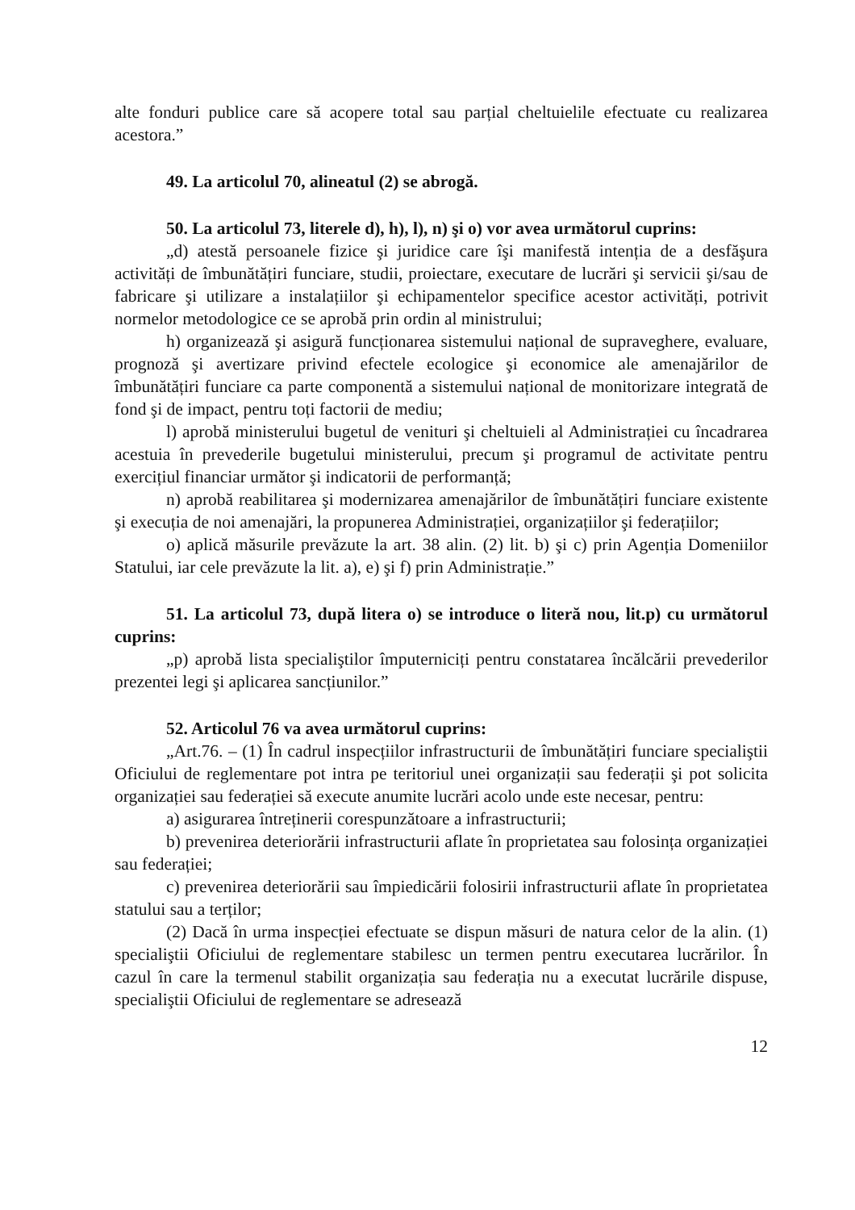alte fonduri publice care să acopere total sau parțial cheltuielile efectuate cu realizarea acestora.”
49. La articolul 70, alineatul (2) se abrogă.
50. La articolul 73, literele d), h), l), n) şi o) vor avea următorul cuprins:
„d) atestă persoanele fizice şi juridice care îşi manifestă intenția de a desfăşura activități de îmbunătățiri funciare, studii, proiectare, executare de lucrări şi servicii şi/sau de fabricare şi utilizare a instalațiilor şi echipamentelor specifice acestor activități, potrivit normelor metodologice ce se aprobă prin ordin al ministrului;
h) organizează şi asigură funcționarea sistemului național de supraveghere, evaluare, prognoză şi avertizare privind efectele ecologice şi economice ale amenajărilor de îmbunătățiri funciare ca parte componentă a sistemului național de monitorizare integrată de fond şi de impact, pentru toți factorii de mediu;
l) aprobă ministerului bugetul de venituri şi cheltuieli al Administrației cu încadrarea acestuia în prevederile bugetului ministerului, precum şi programul de activitate pentru exercițiul financiar următor şi indicatorii de performanță;
n) aprobă reabilitarea şi modernizarea amenajărilor de îmbunătățiri funciare existente şi execuția de noi amenajări, la propunerea Administrației, organizațiilor şi federațiilor;
o) aplică măsurile prevăzute la art. 38 alin. (2) lit. b) şi c) prin Agenția Domeniilor Statului, iar cele prevăzute la lit. a), e) şi f) prin Administrație.”
51. La articolul 73, după litera o) se introduce o literă nou, lit.p) cu următorul cuprins:
„p) aprobă lista specialiştilor împuterniciți pentru constatarea încălcării prevederilor prezentei legi şi aplicarea sancțiunilor.”
52. Articolul 76 va avea următorul cuprins:
„Art.76. – (1) În cadrul inspecțiilor infrastructurii de îmbunătățiri funciare specialiştii Oficiului de reglementare pot intra pe teritoriul unei organizații sau federații şi pot solicita organizației sau federației să execute anumite lucrări acolo unde este necesar, pentru:
a) asigurarea întreținerii corespunzătoare a infrastructurii;
b) prevenirea deteriorării infrastructurii aflate în proprietatea sau folosința organizației sau federației;
c) prevenirea deteriorării sau împiedicării folosirii infrastructurii aflate în proprietatea statului sau a terților;
(2) Dacă în urma inspecției efectuate se dispun măsuri de natura celor de la alin. (1) specialiştii Oficiului de reglementare stabilesc un termen pentru executarea lucrărilor. În cazul în care la termenul stabilit organizația sau federația nu a executat lucrările dispuse, specialiştii Oficiului de reglementare se adresează
12